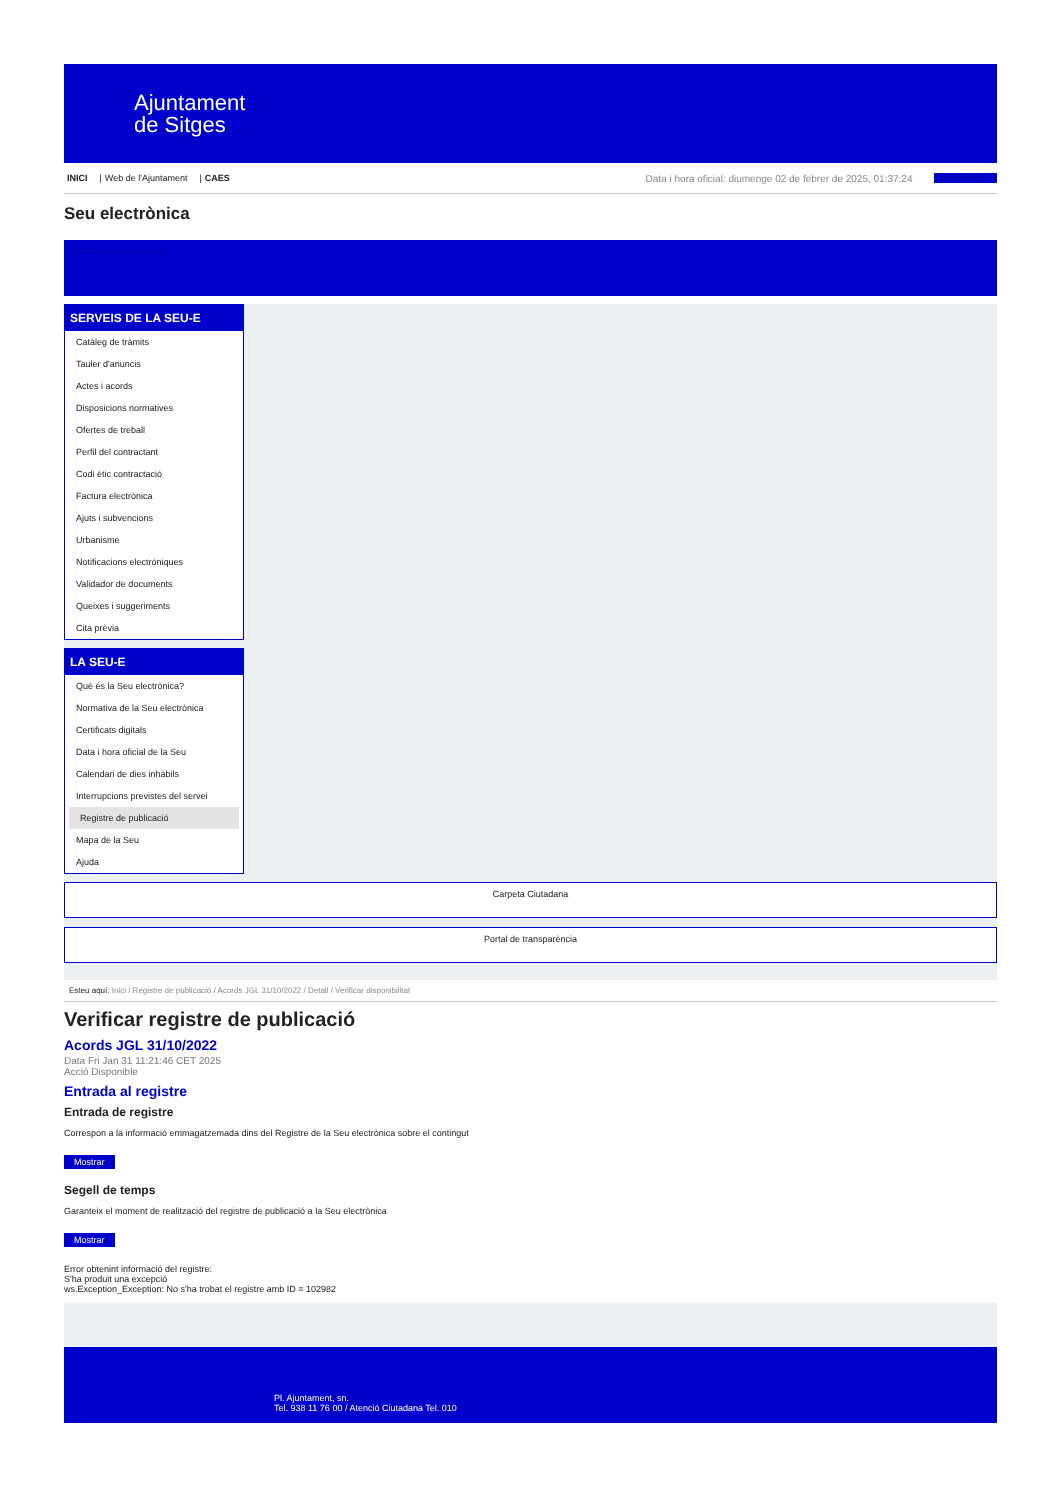Ajuntament
de Sitges
INICI | Web de l'Ajuntament | CAES Data i hora oficial: diumenge 02 de febrer de 2025, 01:37:24 Sincronitzar
Seu electrònica
Obtenir còpia autèntica
SERVEIS DE LA SEU-E
Catàleg de tràmits
Tauler d'anuncis
Actes i acords
Disposicions normatives
Ofertes de treball
Perfil del contractant
Codi ètic contractació
Factura electrònica
Ajuts i subvencions
Urbanisme
Notificacions electròniques
Validador de documents
Queixes i suggeriments
Cita prèvia
LA SEU-E
Què és la Seu electrònica?
Normativa de la Seu electrònica
Certificats digitals
Data i hora oficial de la Seu
Calendari de dies inhàbils
Interrupcions previstes del servei
Registre de publicació
Mapa de la Seu
Ajuda
Carpeta Ciutadana
Portal de transparència
Esteu aquí: Inici / Registre de publicació / Acords JGL 31/10/2022 / Detall / Verificar disponibilitat
Verificar registre de publicació
Acords JGL 31/10/2022
Data Fri Jan 31 11:21:46 CET 2025
Acció Disponible
Entrada al registre
Entrada de registre
Correspon a la informació emmagatzemada dins del Registre de la Seu electrònica sobre el contingut
Mostrar
Segell de temps
Garanteix el moment de realització del registre de publicació a la Seu electrònica
Mostrar
Error obtenint informació del registre:
S'ha produit una excepció
ws.Exception_Exception: No s'ha trobat el registre amb ID = 102982
Pl. Ajuntament, sn.
Tel. 938 11 76 00 / Atenció Ciutadana Tel. 010